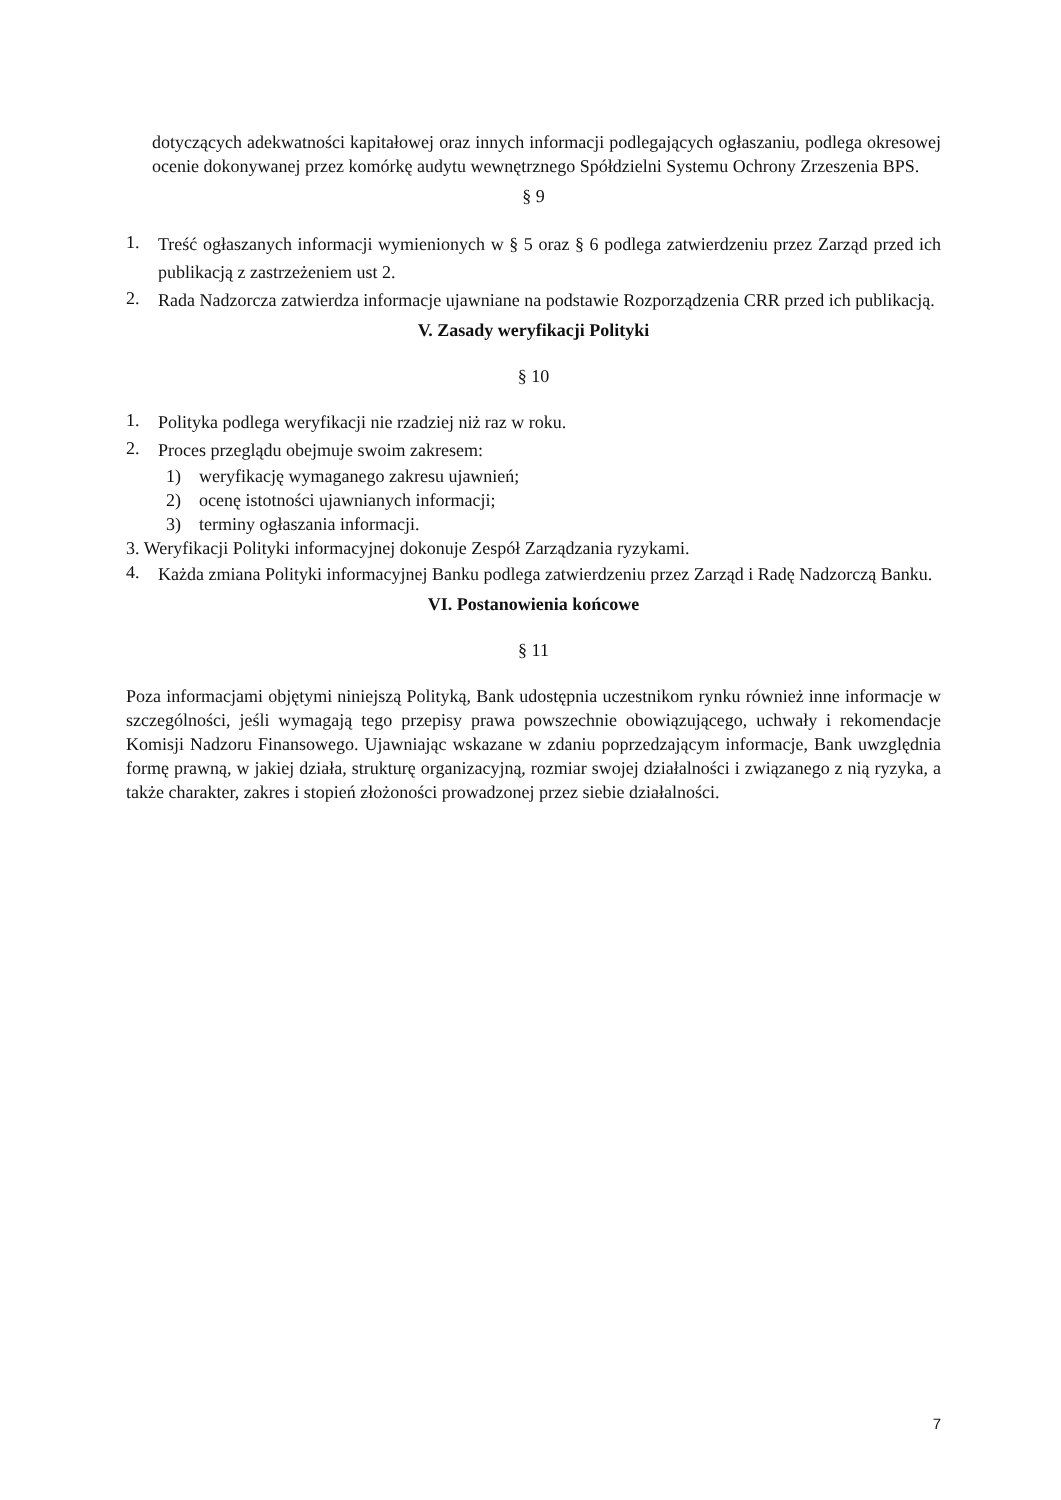dotyczących adekwatności kapitałowej oraz innych informacji podlegających ogłaszaniu, podlega okresowej ocenie dokonywanej przez komórkę audytu wewnętrznego Spółdzielni Systemu Ochrony Zrzeszenia BPS.
§ 9
1. Treść ogłaszanych informacji wymienionych w § 5 oraz § 6 podlega zatwierdzeniu przez Zarząd przed ich publikacją z zastrzeżeniem ust 2.
2. Rada Nadzorcza zatwierdza informacje ujawniane na podstawie Rozporządzenia CRR przed ich publikacją.
V. Zasady weryfikacji Polityki
§ 10
1. Polityka podlega weryfikacji nie rzadziej niż raz w roku.
2. Proces przeglądu obejmuje swoim zakresem:
1) weryfikację wymaganego zakresu ujawnień;
2) ocenę istotności ujawnianych informacji;
3) terminy ogłaszania informacji.
3. Weryfikacji Polityki informacyjnej dokonuje Zespół Zarządzania ryzykami.
4. Każda zmiana Polityki informacyjnej Banku podlega zatwierdzeniu przez Zarząd i Radę Nadzorczą Banku.
VI. Postanowienia końcowe
§ 11
Poza informacjami objętymi niniejszą Polityką, Bank udostępnia uczestnikom rynku również inne informacje w szczególności, jeśli wymagają tego przepisy prawa powszechnie obowiązującego, uchwały i rekomendacje Komisji Nadzoru Finansowego. Ujawniając wskazane w zdaniu poprzedzającym informacje, Bank uwzględnia formę prawną, w jakiej działa, strukturę organizacyjną, rozmiar swojej działalności i związanego z nią ryzyka, a także charakter, zakres i stopień złożoności prowadzonej przez siebie działalności.
7